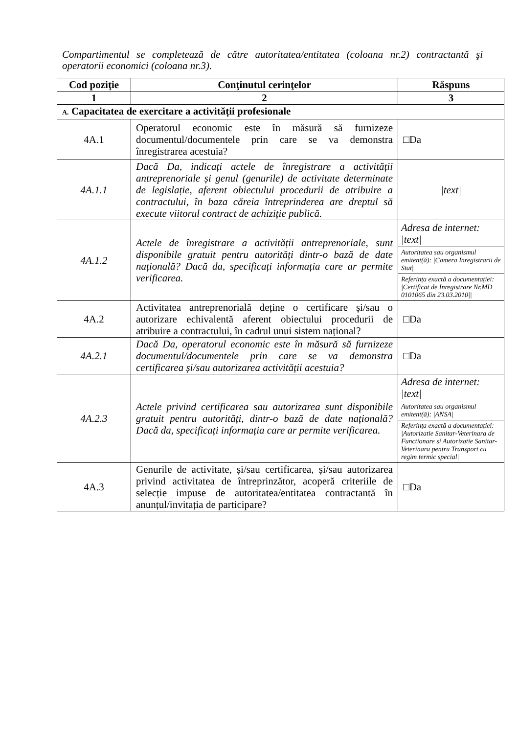Compartimentul se completează de către autoritatea/entitatea (coloana nr.2) contractantă şi operatorii economici (coloana nr.3).
| Cod poziţie | Conţinutul cerinţelor | Răspuns |
| --- | --- | --- |
| 1 | 2 | 3 |
| A. Capacitatea de exercitare a activității profesionale | | |
| 4A.1 | Operatorul economic este în măsură să furnizeze documentul/documentele prin care se va demonstra înregistrarea acestuia? | □Da |
| 4A.1.1 | Dacă Da, indicați actele de înregistrare a activității antreprenoriale și genul (genurile) de activitate determinate de legislație, aferent obiectului procedurii de atribuire a contractului, în baza căreia întreprinderea are dreptul să execute viitorul contract de achiziție publică. | /text/ |
| 4A.1.2 | Actele de înregistrare a activității antreprenoriale, sunt disponibile gratuit pentru autorități dintr-o bază de date națională? Dacă da, specificați informația care ar permite verificarea. | Adresa de internet: /text/ Autoritatea sau organismul emitent(ă): /Camera Inregistrarii de Stat/ Referința exactă a documentației: /Certificat de Inregistrare Nr.MD 0101065 din 23.03.2010// |
| 4A.2 | Activitatea antreprenorială deține o certificare și/sau o autorizare echivalentă aferent obiectului procedurii de atribuire a contractului, în cadrul unui sistem național? | □Da |
| 4A.2.1 | Dacă Da, operatorul economic este în măsură să furnizeze documentul/documentele prin care se va demonstra certificarea și/sau autorizarea activității acestuia? | □Da |
| 4A.2.3 | Actele privind certificarea sau autorizarea sunt disponibile gratuit pentru autorități, dintr-o bază de date națională? Dacă da, specificați informația care ar permite verificarea. | Adresa de internet: /text/ Autoritatea sau organismul emitent(ă): /ANSA/ Referința exactă a documentației: /Autorizatie Sanitar-Veterinara de Functionare si Autorizatie Sanitar-Veterinara pentru Transport cu regim termic special/ |
| 4A.3 | Genurile de activitate, și/sau certificarea, și/sau autorizarea privind activitatea de întreprinzător, acoperă criteriile de selecție impuse de autoritatea/entitatea contractantă în anunțul/invitația de participare? | □Da |